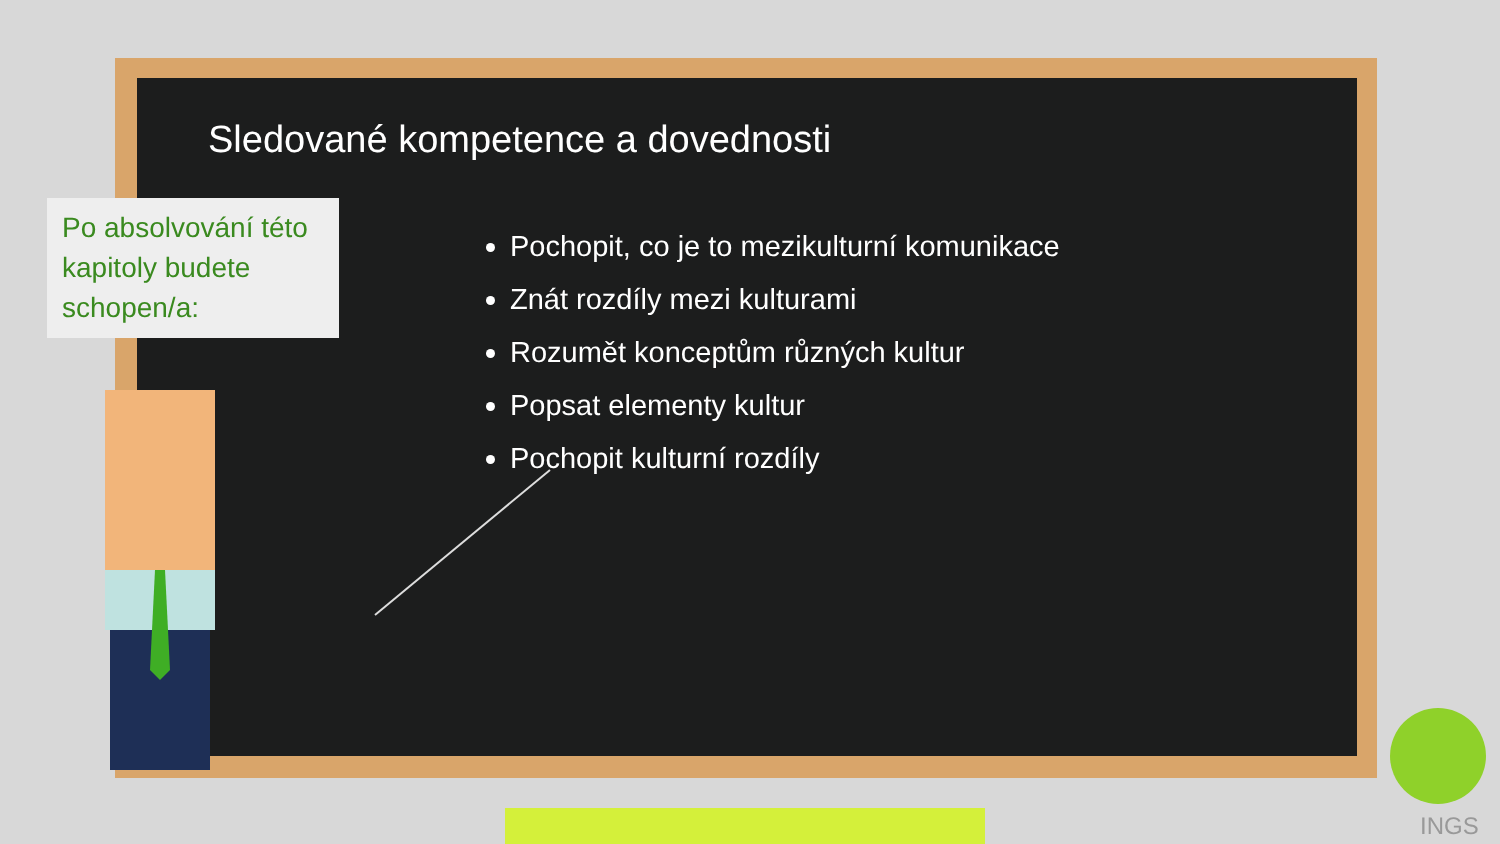Sledované kompetence a dovednosti
Po absolvování této kapitoly budete schopen/a:
Pochopit, co je to mezikulturní komunikace
Znát rozdíly mezi kulturami
Rozumět konceptům různých kultur
Popsat elementy kultur
Pochopit kulturní rozdíly
INGS